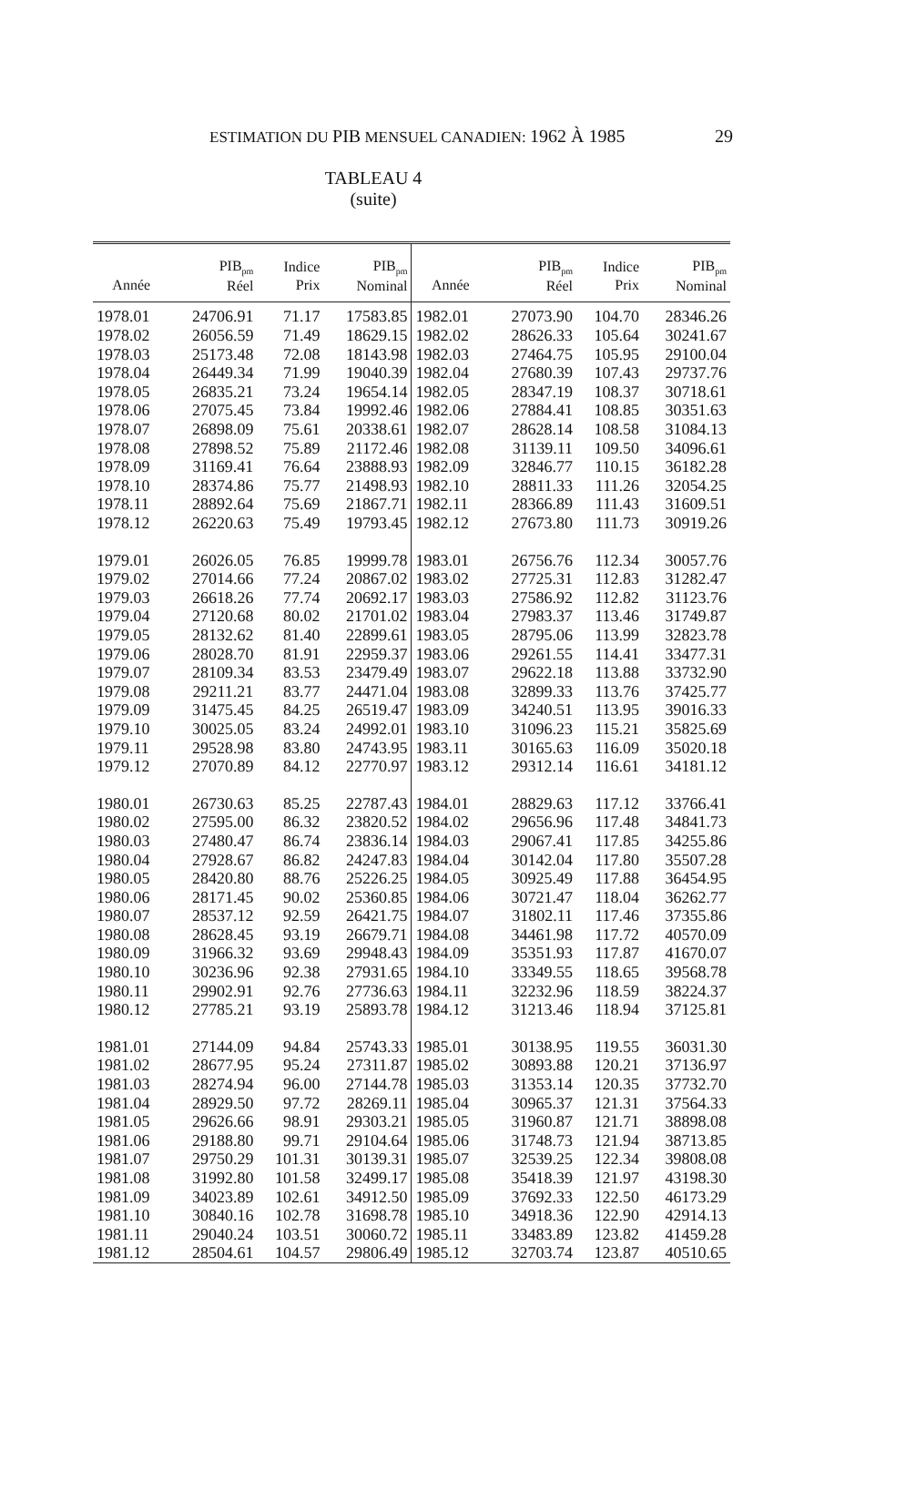ESTIMATION DU PIB MENSUEL CANADIEN: 1962 À 1985 29
TABLEAU 4 (suite)
| Année | PIB<sub>pm</sub> Réel | Indice Prix | PIB<sub>pm</sub> Nominal | Année | PIB<sub>pm</sub> Réel | Indice Prix | PIB<sub>pm</sub> Nominal |
| --- | --- | --- | --- | --- | --- | --- | --- |
| 1978.01 | 24706.91 | 71.17 | 17583.85 | 1982.01 | 27073.90 | 104.70 | 28346.26 |
| 1978.02 | 26056.59 | 71.49 | 18629.15 | 1982.02 | 28626.33 | 105.64 | 30241.67 |
| 1978.03 | 25173.48 | 72.08 | 18143.98 | 1982.03 | 27464.75 | 105.95 | 29100.04 |
| 1978.04 | 26449.34 | 71.99 | 19040.39 | 1982.04 | 27680.39 | 107.43 | 29737.76 |
| 1978.05 | 26835.21 | 73.24 | 19654.14 | 1982.05 | 28347.19 | 108.37 | 30718.61 |
| 1978.06 | 27075.45 | 73.84 | 19992.46 | 1982.06 | 27884.41 | 108.85 | 30351.63 |
| 1978.07 | 26898.09 | 75.61 | 20338.61 | 1982.07 | 28628.14 | 108.58 | 31084.13 |
| 1978.08 | 27898.52 | 75.89 | 21172.46 | 1982.08 | 31139.11 | 109.50 | 34096.61 |
| 1978.09 | 31169.41 | 76.64 | 23888.93 | 1982.09 | 32846.77 | 110.15 | 36182.28 |
| 1978.10 | 28374.86 | 75.77 | 21498.93 | 1982.10 | 28811.33 | 111.26 | 32054.25 |
| 1978.11 | 28892.64 | 75.69 | 21867.71 | 1982.11 | 28366.89 | 111.43 | 31609.51 |
| 1978.12 | 26220.63 | 75.49 | 19793.45 | 1982.12 | 27673.80 | 111.73 | 30919.26 |
| 1979.01 | 26026.05 | 76.85 | 19999.78 | 1983.01 | 26756.76 | 112.34 | 30057.76 |
| 1979.02 | 27014.66 | 77.24 | 20867.02 | 1983.02 | 27725.31 | 112.83 | 31282.47 |
| 1979.03 | 26618.26 | 77.74 | 20692.17 | 1983.03 | 27586.92 | 112.82 | 31123.76 |
| 1979.04 | 27120.68 | 80.02 | 21701.02 | 1983.04 | 27983.37 | 113.46 | 31749.87 |
| 1979.05 | 28132.62 | 81.40 | 22899.61 | 1983.05 | 28795.06 | 113.99 | 32823.78 |
| 1979.06 | 28028.70 | 81.91 | 22959.37 | 1983.06 | 29261.55 | 114.41 | 33477.31 |
| 1979.07 | 28109.34 | 83.53 | 23479.49 | 1983.07 | 29622.18 | 113.88 | 33732.90 |
| 1979.08 | 29211.21 | 83.77 | 24471.04 | 1983.08 | 32899.33 | 113.76 | 37425.77 |
| 1979.09 | 31475.45 | 84.25 | 26519.47 | 1983.09 | 34240.51 | 113.95 | 39016.33 |
| 1979.10 | 30025.05 | 83.24 | 24992.01 | 1983.10 | 31096.23 | 115.21 | 35825.69 |
| 1979.11 | 29528.98 | 83.80 | 24743.95 | 1983.11 | 30165.63 | 116.09 | 35020.18 |
| 1979.12 | 27070.89 | 84.12 | 22770.97 | 1983.12 | 29312.14 | 116.61 | 34181.12 |
| 1980.01 | 26730.63 | 85.25 | 22787.43 | 1984.01 | 28829.63 | 117.12 | 33766.41 |
| 1980.02 | 27595.00 | 86.32 | 23820.52 | 1984.02 | 29656.96 | 117.48 | 34841.73 |
| 1980.03 | 27480.47 | 86.74 | 23836.14 | 1984.03 | 29067.41 | 117.85 | 34255.86 |
| 1980.04 | 27928.67 | 86.82 | 24247.83 | 1984.04 | 30142.04 | 117.80 | 35507.28 |
| 1980.05 | 28420.80 | 88.76 | 25226.25 | 1984.05 | 30925.49 | 117.88 | 36454.95 |
| 1980.06 | 28171.45 | 90.02 | 25360.85 | 1984.06 | 30721.47 | 118.04 | 36262.77 |
| 1980.07 | 28537.12 | 92.59 | 26421.75 | 1984.07 | 31802.11 | 117.46 | 37355.86 |
| 1980.08 | 28628.45 | 93.19 | 26679.71 | 1984.08 | 34461.98 | 117.72 | 40570.09 |
| 1980.09 | 31966.32 | 93.69 | 29948.43 | 1984.09 | 35351.93 | 117.87 | 41670.07 |
| 1980.10 | 30236.96 | 92.38 | 27931.65 | 1984.10 | 33349.55 | 118.65 | 39568.78 |
| 1980.11 | 29902.91 | 92.76 | 27736.63 | 1984.11 | 32232.96 | 118.59 | 38224.37 |
| 1980.12 | 27785.21 | 93.19 | 25893.78 | 1984.12 | 31213.46 | 118.94 | 37125.81 |
| 1981.01 | 27144.09 | 94.84 | 25743.33 | 1985.01 | 30138.95 | 119.55 | 36031.30 |
| 1981.02 | 28677.95 | 95.24 | 27311.87 | 1985.02 | 30893.88 | 120.21 | 37136.97 |
| 1981.03 | 28274.94 | 96.00 | 27144.78 | 1985.03 | 31353.14 | 120.35 | 37732.70 |
| 1981.04 | 28929.50 | 97.72 | 28269.11 | 1985.04 | 30965.37 | 121.31 | 37564.33 |
| 1981.05 | 29626.66 | 98.91 | 29303.21 | 1985.05 | 31960.87 | 121.71 | 38898.08 |
| 1981.06 | 29188.80 | 99.71 | 29104.64 | 1985.06 | 31748.73 | 121.94 | 38713.85 |
| 1981.07 | 29750.29 | 101.31 | 30139.31 | 1985.07 | 32539.25 | 122.34 | 39808.08 |
| 1981.08 | 31992.80 | 101.58 | 32499.17 | 1985.08 | 35418.39 | 121.97 | 43198.30 |
| 1981.09 | 34023.89 | 102.61 | 34912.50 | 1985.09 | 37692.33 | 122.50 | 46173.29 |
| 1981.10 | 30840.16 | 102.78 | 31698.78 | 1985.10 | 34918.36 | 122.90 | 42914.13 |
| 1981.11 | 29040.24 | 103.51 | 30060.72 | 1985.11 | 33483.89 | 123.82 | 41459.28 |
| 1981.12 | 28504.61 | 104.57 | 29806.49 | 1985.12 | 32703.74 | 123.87 | 40510.65 |